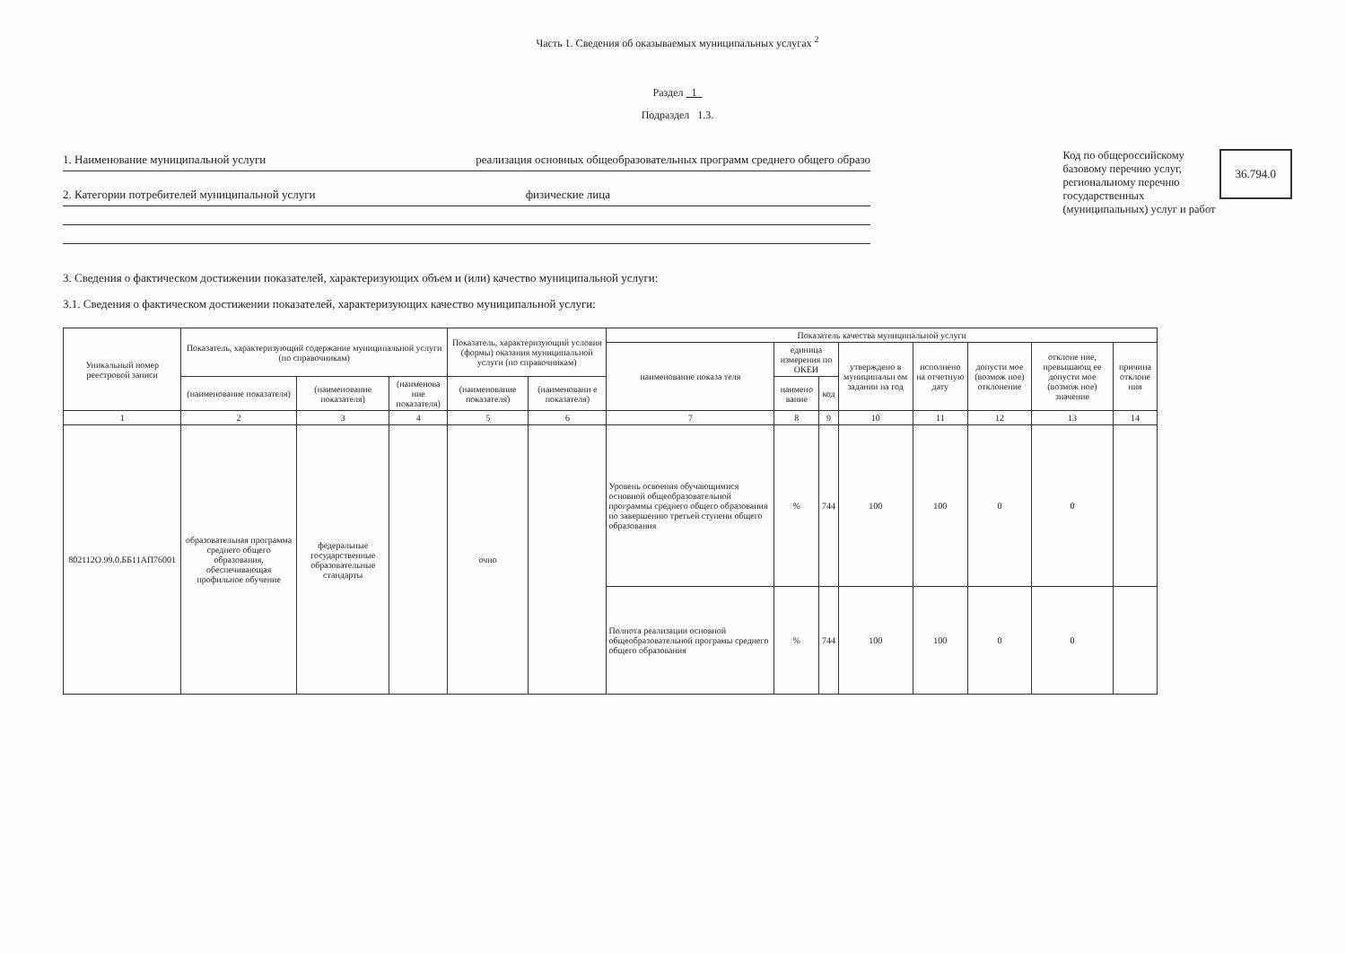Часть 1. Сведения об оказываемых муниципальных услугах <sup>2</sup>
Раздел 1
Подраздел 1.3.
1. Наименование муниципальной услуги реализация основных общеобразовательных программ среднего общего образо
2. Категории потребителей муниципальной услуги физические лица
Код по общероссийскому
базовому перечню услуг,
региональному перечню
государственных
(муниципальных) услуг и работ
36.794.0
3. Сведения о фактическом достижении показателей, характеризующих объем и (или) качество муниципальной услуги:
3.1. Сведения о фактическом достижении показателей, характеризующих качество муниципальной услуги:
| Уникальный номер реестровой записи | Показатель, характеризующий содержание муниципальной услуги (по справочникам) | | | Показатель, характеризующий условия (формы) оказания муниципальной услуги (по справочникам) | | Показатель качества муниципальной услуги | | | | | | | |
| --- | --- | --- | --- | --- | --- | --- | --- | --- | --- | --- | --- | --- | --- |
| | | | | | | наименование показа теля | единица измерения по ОКЕИ | | утверждено в муниципальн ом задании на год | исполнено на отчетную дату | допусти мое (возмож ное) отклонение | отклоне ние, превышающ ее допусти мое (возмож ное) значение | причина отклоне ния |
| | (наименование показателя) | (наименование показателя) | (наименова ние показателя) | (наименование показателя) | (наименовани е показателя) | | наимено вание | код | | | | | |
| 1 | 2 | 3 | 4 | 5 | 6 | 7 | 8 | 9 | 10 | 11 | 12 | 13 | 14 |
| 802112О.99.0.ББ11АП76001 | образовательная программа среднего общего образования, обеспечивающая профильное обучение | федеральные государственные образовательные стандарты | | очно | | Уровень освоения обучающимися основной общеобразовательной программы среднего общего образования по завершению третьей ступени общего образования | % | 744 | 100 | 100 | 0 | 0 | |
| | | | | | | Полнота реализации основной общеобразовательной програмы среднего общего образования | % | 744 | 100 | 100 | 0 | 0 | |